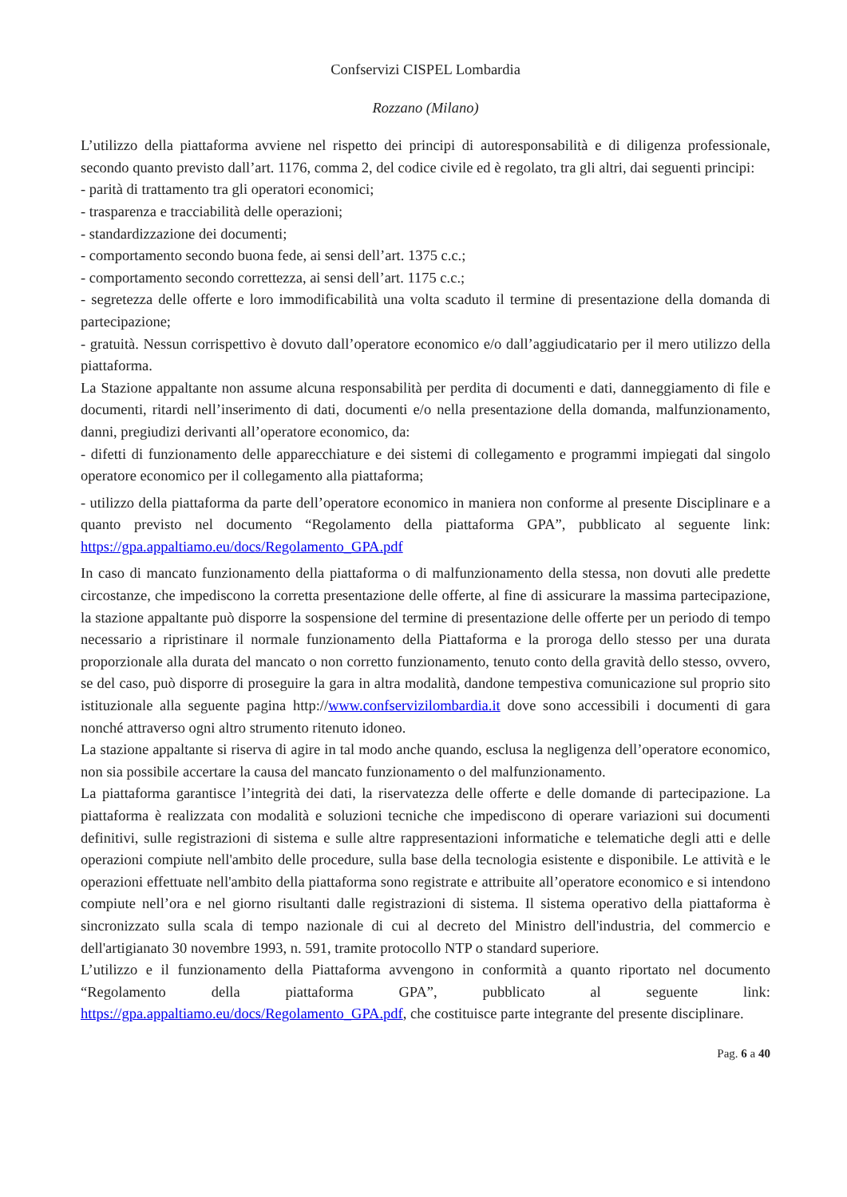Confservizi CISPEL Lombardia
Rozzano (Milano)
L’utilizzo della piattaforma avviene nel rispetto dei principi di autoresponsabilità e di diligenza professionale, secondo quanto previsto dall’art. 1176, comma 2, del codice civile ed è regolato, tra gli altri, dai seguenti principi:
- parità di trattamento tra gli operatori economici;
- trasparenza e tracciabilità delle operazioni;
- standardizzazione dei documenti;
- comportamento secondo buona fede, ai sensi dell’art. 1375 c.c.;
- comportamento secondo correttezza, ai sensi dell’art. 1175 c.c.;
- segretezza delle offerte e loro immodificabilità una volta scaduto il termine di presentazione della domanda di partecipazione;
- gratuità. Nessun corrispettivo è dovuto dall’operatore economico e/o dall’aggiudicatario per il mero utilizzo della piattaforma.
La Stazione appaltante non assume alcuna responsabilità per perdita di documenti e dati, danneggiamento di file e documenti, ritardi nell’inserimento di dati, documenti e/o nella presentazione della domanda, malfunzionamento, danni, pregiudizi derivanti all’operatore economico, da:
- difetti di funzionamento delle apparecchiature e dei sistemi di collegamento e programmi impiegati dal singolo operatore economico per il collegamento alla piattaforma;
- utilizzo della piattaforma da parte dell’operatore economico in maniera non conforme al presente Disciplinare e a quanto previsto nel documento “Regolamento della piattaforma GPA”, pubblicato al seguente link: https://gpa.appaltiamo.eu/docs/Regolamento_GPA.pdf
In caso di mancato funzionamento della piattaforma o di malfunzionamento della stessa, non dovuti alle predette circostanze, che impediscono la corretta presentazione delle offerte, al fine di assicurare la massima partecipazione, la stazione appaltante può disporre la sospensione del termine di presentazione delle offerte per un periodo di tempo necessario a ripristinare il normale funzionamento della Piattaforma e la proroga dello stesso per una durata proporzionale alla durata del mancato o non corretto funzionamento, tenuto conto della gravità dello stesso, ovvero, se del caso, può disporre di proseguire la gara in altra modalità, dandone tempestiva comunicazione sul proprio sito istituzionale alla seguente pagina http://www.confservizilombardia.it dove sono accessibili i documenti di gara nonché attraverso ogni altro strumento ritenuto idoneo.
La stazione appaltante si riserva di agire in tal modo anche quando, esclusa la negligenza dell’operatore economico, non sia possibile accertare la causa del mancato funzionamento o del malfunzionamento.
La piattaforma garantisce l’integrità dei dati, la riservatezza delle offerte e delle domande di partecipazione. La piattaforma è realizzata con modalità e soluzioni tecniche che impediscono di operare variazioni sui documenti definitivi, sulle registrazioni di sistema e sulle altre rappresentazioni informatiche e telematiche degli atti e delle operazioni compiute nell'ambito delle procedure, sulla base della tecnologia esistente e disponibile. Le attività e le operazioni effettuate nell'ambito della piattaforma sono registrate e attribuite all’operatore economico e si intendono compiute nell’ora e nel giorno risultanti dalle registrazioni di sistema. Il sistema operativo della piattaforma è sincronizzato sulla scala di tempo nazionale di cui al decreto del Ministro dell'industria, del commercio e dell'artigianato 30 novembre 1993, n. 591, tramite protocollo NTP o standard superiore.
L’utilizzo e il funzionamento della Piattaforma avvengono in conformità a quanto riportato nel documento “Regolamento della piattaforma GPA”, pubblicato al seguente link: https://gpa.appaltiamo.eu/docs/Regolamento_GPA.pdf, che costituisce parte integrante del presente disciplinare.
Pag. 6 a 40